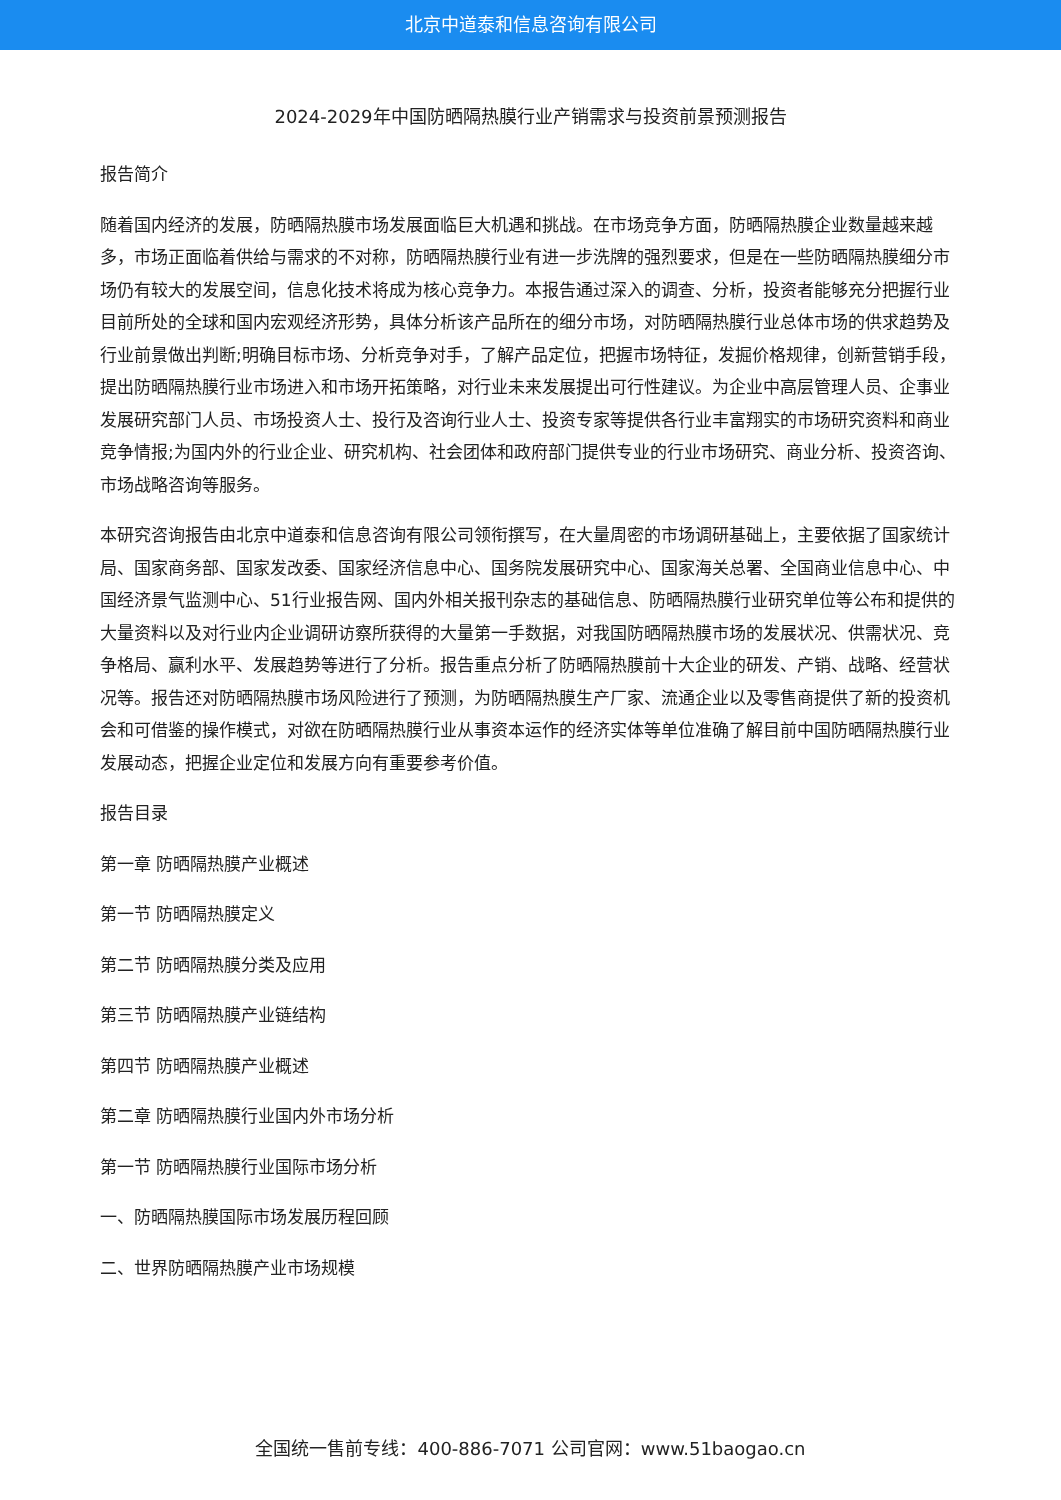北京中道泰和信息咨询有限公司
2024-2029年中国防晒隔热膜行业产销需求与投资前景预测报告
报告简介
随着国内经济的发展，防晒隔热膜市场发展面临巨大机遇和挑战。在市场竞争方面，防晒隔热膜企业数量越来越多，市场正面临着供给与需求的不对称，防晒隔热膜行业有进一步洗牌的强烈要求，但是在一些防晒隔热膜细分市场仍有较大的发展空间，信息化技术将成为核心竞争力。本报告通过深入的调查、分析，投资者能够充分把握行业目前所处的全球和国内宏观经济形势，具体分析该产品所在的细分市场，对防晒隔热膜行业总体市场的供求趋势及行业前景做出判断;明确目标市场、分析竞争对手，了解产品定位，把握市场特征，发掘价格规律，创新营销手段，提出防晒隔热膜行业市场进入和市场开拓策略，对行业未来发展提出可行性建议。为企业中高层管理人员、企事业发展研究部门人员、市场投资人士、投行及咨询行业人士、投资专家等提供各行业丰富翔实的市场研究资料和商业竞争情报;为国内外的行业企业、研究机构、社会团体和政府部门提供专业的行业市场研究、商业分析、投资咨询、市场战略咨询等服务。
本研究咨询报告由北京中道泰和信息咨询有限公司领衔撰写，在大量周密的市场调研基础上，主要依据了国家统计局、国家商务部、国家发改委、国家经济信息中心、国务院发展研究中心、国家海关总署、全国商业信息中心、中国经济景气监测中心、51行业报告网、国内外相关报刊杂志的基础信息、防晒隔热膜行业研究单位等公布和提供的大量资料以及对行业内企业调研访察所获得的大量第一手数据，对我国防晒隔热膜市场的发展状况、供需状况、竞争格局、赢利水平、发展趋势等进行了分析。报告重点分析了防晒隔热膜前十大企业的研发、产销、战略、经营状况等。报告还对防晒隔热膜市场风险进行了预测，为防晒隔热膜生产厂家、流通企业以及零售商提供了新的投资机会和可借鉴的操作模式，对欲在防晒隔热膜行业从事资本运作的经济实体等单位准确了解目前中国防晒隔热膜行业发展动态，把握企业定位和发展方向有重要参考价值。
报告目录
第一章 防晒隔热膜产业概述
第一节 防晒隔热膜定义
第二节 防晒隔热膜分类及应用
第三节 防晒隔热膜产业链结构
第四节 防晒隔热膜产业概述
第二章 防晒隔热膜行业国内外市场分析
第一节 防晒隔热膜行业国际市场分析
一、防晒隔热膜国际市场发展历程回顾
二、世界防晒隔热膜产业市场规模
全国统一售前专线：400-886-7071 公司官网：www.51baogao.cn